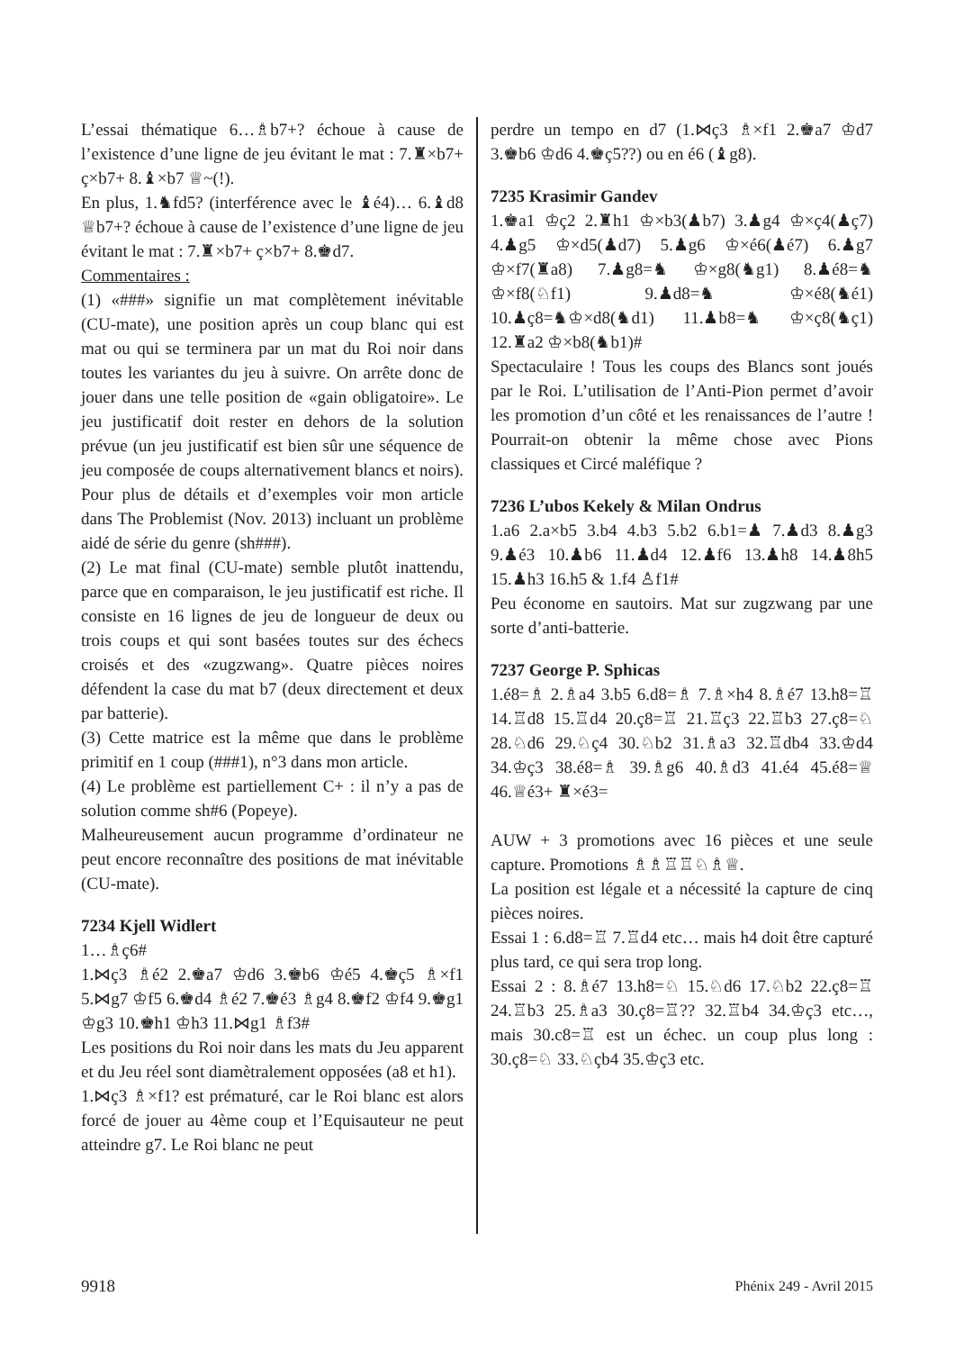L’essai thématique 6…♗b7+? échoue à cause de l’existence d’une ligne de jeu évitant le mat : 7.♜×b7+ ç×b7+ 8.♝×b7 ♕~(!).
En plus, 1.♞fd5? (interférence avec le ♝é4)… 6.♝d8 ♕b7+? échoue à cause de l’existence d’une ligne de jeu évitant le mat : 7.♜×b7+ ç×b7+ 8.♚d7.
Commentaires :
(1) «###» signifie un mat complètement inévitable (CU-mate), une position après un coup blanc qui est mat ou qui se terminera par un mat du Roi noir dans toutes les variantes du jeu à suivre. On arrête donc de jouer dans une telle position de «gain obligatoire». Le jeu justificatif doit rester en dehors de la solution prévue (un jeu justificatif est bien sûr une séquence de jeu composée de coups alternativement blancs et noirs). Pour plus de détails et d’exemples voir mon article dans The Problemist (Nov. 2013) incluant un problème aidé de série du genre (sh###).
(2) Le mat final (CU-mate) semble plutôt inattendu, parce que en comparaison, le jeu justificatif est riche. Il consiste en 16 lignes de jeu de longueur de deux ou trois coups et qui sont basées toutes sur des échecs croisés et des «zugzwang». Quatre pièces noires défendent la case du mat b7 (deux directement et deux par batterie).
(3) Cette matrice est la même que dans le problème primitif en 1 coup (###1), n°3 dans mon article.
(4) Le problème est partiellement C+ : il n’y a pas de solution comme sh#6 (Popeye).
Malheureusement aucun programme d’ordinateur ne peut encore reconnaître des positions de mat inévitable (CU-mate).
7234 Kjell Widlert
1…♗ç6#
1.⋈ç3 ♗é2 2.♚a7 ♔d6 3.♚b6 ♔é5 4.♚ç5 ♗×f1 5.⋈g7 ♔f5 6.♚d4 ♗é2 7.♚é3 ♗g4 8.♚f2 ♔f4 9.♚g1 ♔g3 10.♚h1 ♔h3 11.⋈g1 ♗f3#
Les positions du Roi noir dans les mats du Jeu apparent et du Jeu réel sont diamètralement opposées (a8 et h1).
1.⋈ç3 ♗×f1? est prématuré, car le Roi blanc est alors forcé de jouer au 4ème coup et l’Equisauteur ne peut atteindre g7. Le Roi blanc ne peut
perdre un tempo en d7 (1.⋈ç3 ♗×f1 2.♚a7 ♔d7 3.♚b6 ♔d6 4.♚ç5??) ou en é6 (♝g8).
7235 Krasimir Gandev
1.♚a1 ♔ç2 2.♜h1 ♔×b3(♟b7) 3.♟g4 ♔×ç4(♟ç7) 4.♟g5 ♔×d5(♟d7) 5.♟g6 ♔×é6(♟é7) 6.♟g7 ♔×f7(♜a8) 7.♟g8=♞ ♔×g8(♞g1) 8.♟é8=♞ ♔×f8(♘f1) 9.♟d8=♞ ♔×é8(♞é1) 10.♟ç8=♞♔×d8(♞d1) 11.♟b8=♞ ♔×ç8(♞ç1) 12.♜a2 ♔×b8(♞b1)#
Spectaculaire ! Tous les coups des Blancs sont joués par le Roi. L’utilisation de l’Anti-Pion permet d’avoir les promotion d’un côté et les renaissances de l’autre ! Pourrait-on obtenir la même chose avec Pions classiques et Circé maléfique ?
7236 L’ubos Kekely & Milan Ondrus
1.a6 2.a×b5 3.b4 4.b3 5.b2 6.b1=♟ 7.♟d3 8.♟g3 9.♟é3 10.♟b6 11.♟d4 12.♟f6 13.♟h8 14.♟8h5 15.♟h3 16.h5 & 1.f4 ♙f1#
Peu économe en sautoirs. Mat sur zugzwang par une sorte d’anti-batterie.
7237 George P. Sphicas
1.é8=♗ 2.♗a4 3.b5 6.d8=♗ 7.♗×h4 8.♗é7 13.h8=♖ 14.♖d8 15.♖d4 20.ç8=♖ 21.♖ç3 22.♖b3 27.ç8=♘ 28.♘d6 29.♘ç4 30.♘b2 31.♗a3 32.♖db4 33.♔d4 34.♔ç3 38.é8=♗ 39.♗g6 40.♗d3 41.é4 45.é8=♕ 46.♕é3+ ♜×é3=
AUW + 3 promotions avec 16 pièces et une seule capture. Promotions ♗♗♖♖♘♗♕.
La position est légale et a nécessité la capture de cinq pièces noires.
Essai 1 : 6.d8=♖ 7.♖d4 etc… mais h4 doit être capturé plus tard, ce qui sera trop long.
Essai 2 : 8.♗é7 13.h8=♘ 15.♘d6 17.♘b2 22.ç8=♖ 24.♖b3 25.♗a3 30.ç8=♖?? 32.♖b4 34.♔ç3 etc…, mais 30.c8=♖ est un échec. un coup plus long : 30.ç8=♘ 33.♘çb4 35.♔ç3 etc.
9918 Phénix 249 - Avril 2015